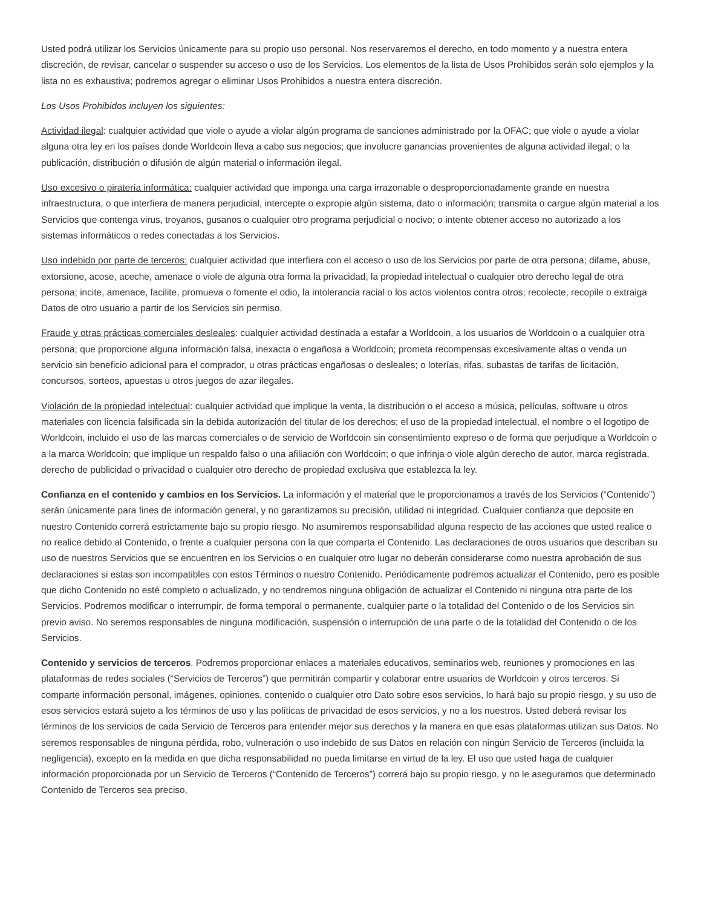Usted podrá utilizar los Servicios únicamente para su propio uso personal. Nos reservaremos el derecho, en todo momento y a nuestra entera discreción, de revisar, cancelar o suspender su acceso o uso de los Servicios. Los elementos de la lista de Usos Prohibidos serán solo ejemplos y la lista no es exhaustiva; podremos agregar o eliminar Usos Prohibidos a nuestra entera discreción.
Los Usos Prohibidos incluyen los siguientes:
Actividad ilegal: cualquier actividad que viole o ayude a violar algún programa de sanciones administrado por la OFAC; que viole o ayude a violar alguna otra ley en los países donde Worldcoin lleva a cabo sus negocios; que involucre ganancias provenientes de alguna actividad ilegal; o la publicación, distribución o difusión de algún material o información ilegal.
Uso excesivo o piratería informática: cualquier actividad que imponga una carga irrazonable o desproporcionadamente grande en nuestra infraestructura, o que interfiera de manera perjudicial, intercepte o expropie algún sistema, dato o información; transmita o cargue algún material a los Servicios que contenga virus, troyanos, gusanos o cualquier otro programa perjudicial o nocivo; o intente obtener acceso no autorizado a los sistemas informáticos o redes conectadas a los Servicios.
Uso indebido por parte de terceros: cualquier actividad que interfiera con el acceso o uso de los Servicios por parte de otra persona; difame, abuse, extorsione, acose, aceche, amenace o viole de alguna otra forma la privacidad, la propiedad intelectual o cualquier otro derecho legal de otra persona; incite, amenace, facilite, promueva o fomente el odio, la intolerancia racial o los actos violentos contra otros; recolecte, recopile o extraiga Datos de otro usuario a partir de los Servicios sin permiso.
Fraude y otras prácticas comerciales desleales: cualquier actividad destinada a estafar a Worldcoin, a los usuarios de Worldcoin o a cualquier otra persona; que proporcione alguna información falsa, inexacta o engañosa a Worldcoin; prometa recompensas excesivamente altas o venda un servicio sin beneficio adicional para el comprador, u otras prácticas engañosas o desleales; o loterías, rifas, subastas de tarifas de licitación, concursos, sorteos, apuestas u otros juegos de azar ilegales.
Violación de la propiedad intelectual: cualquier actividad que implique la venta, la distribución o el acceso a música, películas, software u otros materiales con licencia falsificada sin la debida autorización del titular de los derechos; el uso de la propiedad intelectual, el nombre o el logotipo de Worldcoin, incluido el uso de las marcas comerciales o de servicio de Worldcoin sin consentimiento expreso o de forma que perjudique a Worldcoin o a la marca Worldcoin; que implique un respaldo falso o una afiliación con Worldcoin; o que infrinja o viole algún derecho de autor, marca registrada, derecho de publicidad o privacidad o cualquier otro derecho de propiedad exclusiva que establezca la ley.
Confianza en el contenido y cambios en los Servicios. La información y el material que le proporcionamos a través de los Servicios (“Contenido”) serán únicamente para fines de información general, y no garantizamos su precisión, utilidad ni integridad. Cualquier confianza que deposite en nuestro Contenido correrá estrictamente bajo su propio riesgo. No asumiremos responsabilidad alguna respecto de las acciones que usted realice o no realice debido al Contenido, o frente a cualquier persona con la que comparta el Contenido. Las declaraciones de otros usuarios que describan su uso de nuestros Servicios que se encuentren en los Servicios o en cualquier otro lugar no deberán considerarse como nuestra aprobación de sus declaraciones si estas son incompatibles con estos Términos o nuestro Contenido. Periódicamente podremos actualizar el Contenido, pero es posible que dicho Contenido no esté completo o actualizado, y no tendremos ninguna obligación de actualizar el Contenido ni ninguna otra parte de los Servicios. Podremos modificar o interrumpir, de forma temporal o permanente, cualquier parte o la totalidad del Contenido o de los Servicios sin previo aviso. No seremos responsables de ninguna modificación, suspensión o interrupción de una parte o de la totalidad del Contenido o de los Servicios.
Contenido y servicios de terceros. Podremos proporcionar enlaces a materiales educativos, seminarios web, reuniones y promociones en las plataformas de redes sociales (“Servicios de Terceros”) que permitirán compartir y colaborar entre usuarios de Worldcoin y otros terceros. Si comparte información personal, imágenes, opiniones, contenido o cualquier otro Dato sobre esos servicios, lo hará bajo su propio riesgo, y su uso de esos servicios estará sujeto a los términos de uso y las políticas de privacidad de esos servicios, y no a los nuestros. Usted deberá revisar los términos de los servicios de cada Servicio de Terceros para entender mejor sus derechos y la manera en que esas plataformas utilizan sus Datos. No seremos responsables de ninguna pérdida, robo, vulneración o uso indebido de sus Datos en relación con ningún Servicio de Terceros (incluida la negligencia), excepto en la medida en que dicha responsabilidad no pueda limitarse en virtud de la ley. El uso que usted haga de cualquier información proporcionada por un Servicio de Terceros (“Contenido de Terceros”) correrá bajo su propio riesgo, y no le aseguramos que determinado Contenido de Terceros sea preciso,